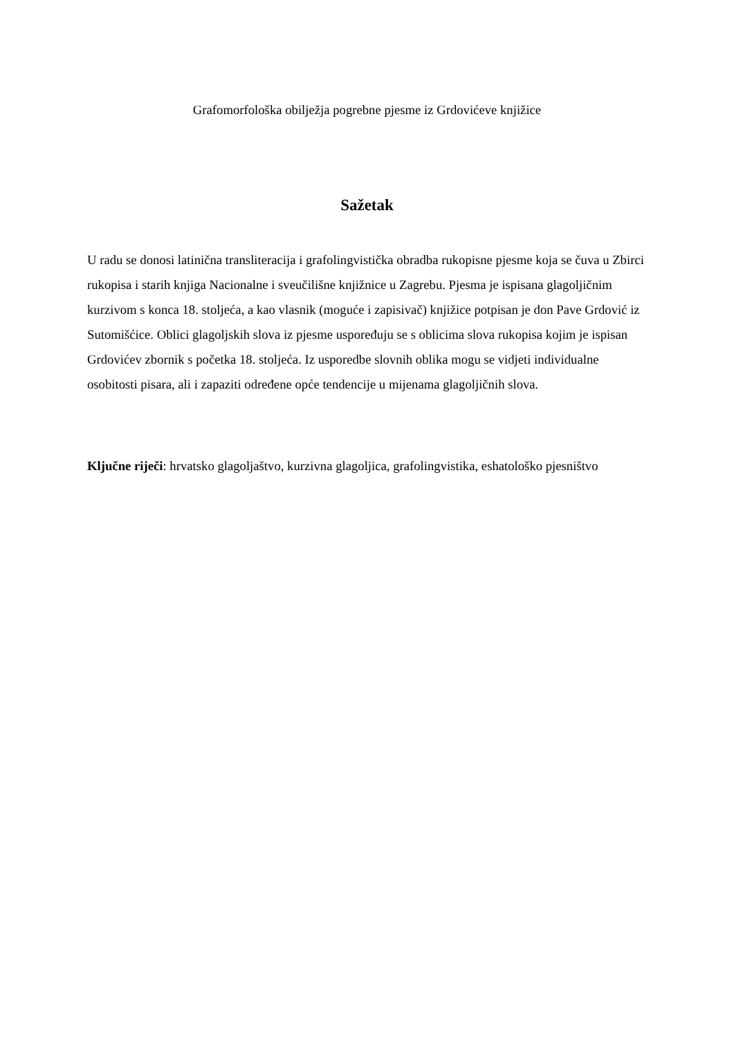Grafomorfološka obilježja pogrebne pjesme iz Grdovićeve knjižice
Sažetak
U radu se donosi latinična transliteracija i grafolingvistička obradba rukopisne pjesme koja se čuva u Zbirci rukopisa i starih knjiga Nacionalne i sveučilišne knjižnice u Zagrebu. Pjesma je ispisana glagoljičnim kurzivom s konca 18. stoljeća, a kao vlasnik (moguće i zapisivač) knjižice potpisan je don Pave Grdović iz Sutomišćice. Oblici glagoljskih slova iz pjesme uspoređuju se s oblicima slova rukopisa kojim je ispisan Grdovićev zbornik s početka 18. stoljeća. Iz usporedbe slovnih oblika mogu se vidjeti individualne osobitosti pisara, ali i zapaziti određene opće tendencije u mijenama glagoljičnih slova.
Ključne riječi: hrvatsko glagoljaštvo, kurzivna glagoljica, grafolingvistika, eshatološko pjesništvo